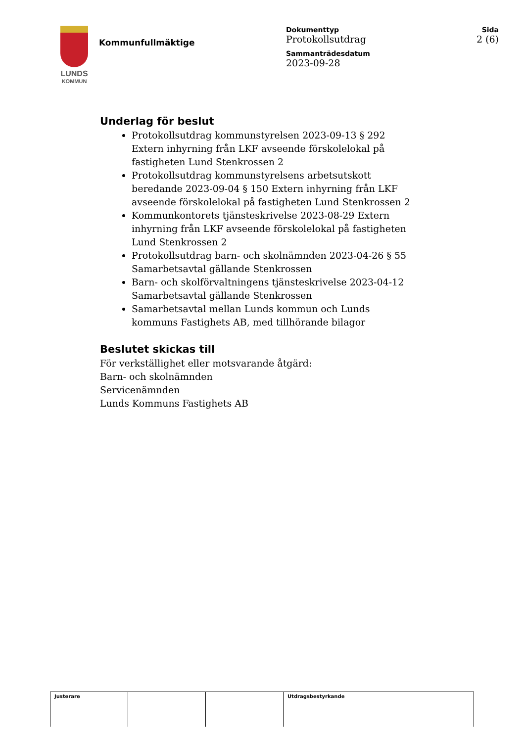LUNDS
KOMMUN
Kommunfullmäktige
Dokumenttyp
Protokollsutdrag
Sammanträdesdatum
2023-09-28
Sida
2 (6)
Underlag för beslut
Protokollsutdrag kommunstyrelsen 2023-09-13 § 292 Extern inhyrning från LKF avseende förskolelokal på fastigheten Lund Stenkrossen 2
Protokollsutdrag kommunstyrelsens arbetsutskott beredande 2023-09-04 § 150 Extern inhyrning från LKF avseende förskolelokal på fastigheten Lund Stenkrossen 2
Kommunkontorets tjänsteskrivelse 2023-08-29 Extern inhyrning från LKF avseende förskolelokal på fastigheten Lund Stenkrossen 2
Protokollsutdrag barn- och skolnämnden 2023-04-26 § 55 Samarbetsavtal gällande Stenkrossen
Barn- och skolförvaltningens tjänsteskrivelse 2023-04-12 Samarbetsavtal gällande Stenkrossen
Samarbetsavtal mellan Lunds kommun och Lunds kommuns Fastighets AB, med tillhörande bilagor
Beslutet skickas till
För verkställighet eller motsvarande åtgärd:
Barn- och skolnämnden
Servicenämnden
Lunds Kommuns Fastighets AB
| Justerare | | | Utdragsbestyrkande |